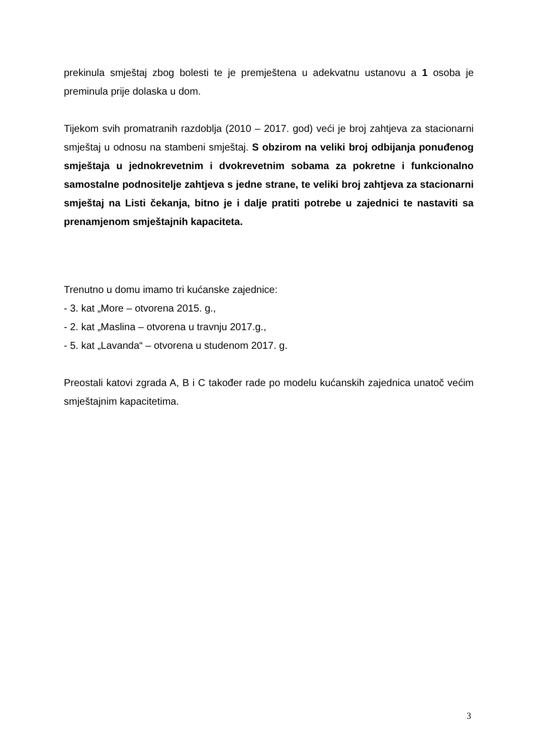prekinula smještaj zbog bolesti te je premještena u adekvatnu ustanovu a 1 osoba je preminula prije dolaska u dom.
Tijekom svih promatranih razdoblja (2010 – 2017. god) veći je broj zahtjeva za stacionarni smještaj u odnosu na stambeni smještaj. S obzirom na veliki broj odbijanja ponuđenog smještaja u jednokrevetnim i dvokrevetnim sobama za pokretne i funkcionalno samostalne podnositelje zahtjeva s jedne strane, te veliki broj zahtjeva za stacionarni smještaj na Listi čekanja, bitno je i dalje pratiti potrebe u zajednici te nastaviti sa prenamjenom smještajnih kapaciteta.
Trenutno u domu imamo tri kućanske zajednice:
- 3. kat „More – otvorena 2015. g.,
- 2. kat „Maslina – otvorena u travnju 2017.g.,
- 5. kat „Lavanda“ – otvorena u studenom 2017. g.
Preostali katovi zgrada A, B i C također rade po modelu kućanskih zajednica unatoč većim smještajnim kapacitetima.
3